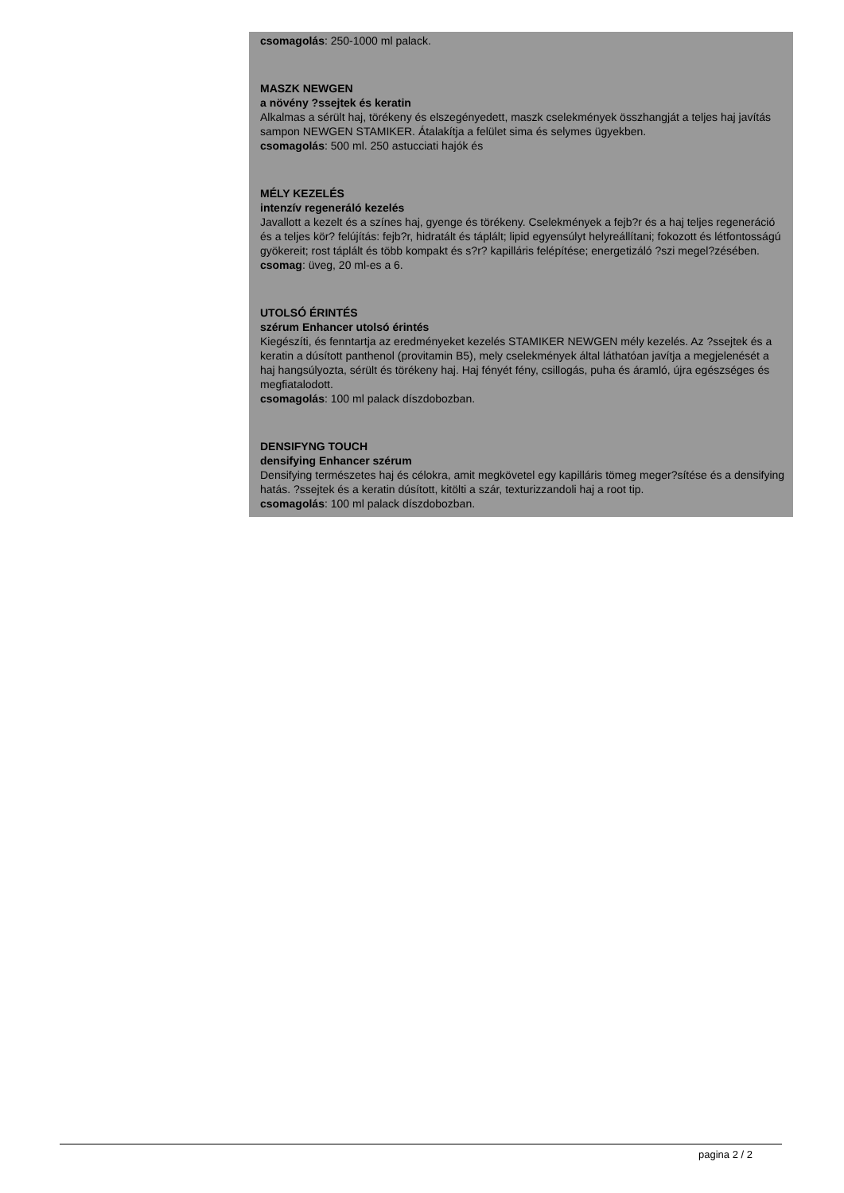csomagolás: 250-1000 ml palack.
MASZK NEWGEN
a növény ?ssejtek és keratin
Alkalmas a sérült haj, törékeny és elszegényedett, maszk cselekmények összhangját a teljes haj javítás sampon NEWGEN STAMIKER. Átalakítja a felület sima és selymes ügyekben.
csomagolás: 500 ml. 250 astucciati hajók és
MÉLY KEZELÉS
intenzív regeneráló kezelés
Javallott a kezelt és a színes haj, gyenge és törékeny. Cselekmények a fejb?r és a haj teljes regeneráció és a teljes kör? felújítás: fejb?r, hidratált és táplált; lipid egyensúlyt helyreállítani; fokozott és létfontosságú gyökereit; rost táplált és több kompakt és s?r? kapilláris felépítése; energetizáló ?szi megel?zésében.
csomag: üveg, 20 ml-es a 6.
UTOLSÓ ÉRINTÉS
szérum Enhancer utolsó érintés
Kiegészíti, és fenntartja az eredményeket kezelés STAMIKER NEWGEN mély kezelés. Az ?ssejtek és a keratin a dúsított panthenol (provitamin B5), mely cselekmények által láthatóan javítja a megjelenését a haj hangsúlyozta, sérült és törékeny haj. Haj fényét fény, csillogás, puha és áramló, újra egészséges és megfiatalodott.
csomagolás: 100 ml palack díszdobozban.
DENSIFYNG TOUCH
densifying Enhancer szérum
Densifying természetes haj és célokra, amit megkövetel egy kapilláris tömeg meger?sítése és a densifying hatás. ?ssejtek és a keratin dúsított, kitölti a szár, texturizzandoli haj a root tip.
csomagolás: 100 ml palack díszdobozban.
pagina 2 / 2